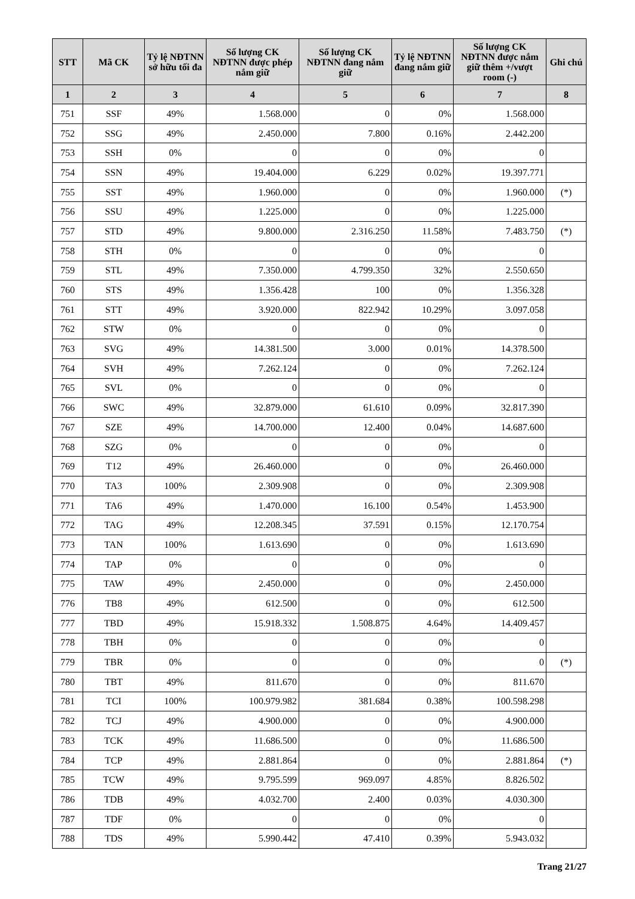| STT | Mã CK | Tỷ lệ NĐTNN sở hữu tối đa | Số lượng CK NĐTNN được phép nắm giữ | Số lượng CK NĐTNN đang nắm giữ | Tỷ lệ NĐTNN đang nắm giữ | Số lượng CK NĐTNN được nắm giữ thêm +/vượt room (-) | Ghi chú |
| --- | --- | --- | --- | --- | --- | --- | --- |
| 1 | 2 | 3 | 4 | 5 | 6 | 7 | 8 |
| 751 | SSF | 49% | 1.568.000 | 0 | 0% | 1.568.000 | |
| 752 | SSG | 49% | 2.450.000 | 7.800 | 0.16% | 2.442.200 | |
| 753 | SSH | 0% | 0 | 0 | 0% | 0 | |
| 754 | SSN | 49% | 19.404.000 | 6.229 | 0.02% | 19.397.771 | |
| 755 | SST | 49% | 1.960.000 | 0 | 0% | 1.960.000 | (*) |
| 756 | SSU | 49% | 1.225.000 | 0 | 0% | 1.225.000 | |
| 757 | STD | 49% | 9.800.000 | 2.316.250 | 11.58% | 7.483.750 | (*) |
| 758 | STH | 0% | 0 | 0 | 0% | 0 | |
| 759 | STL | 49% | 7.350.000 | 4.799.350 | 32% | 2.550.650 | |
| 760 | STS | 49% | 1.356.428 | 100 | 0% | 1.356.328 | |
| 761 | STT | 49% | 3.920.000 | 822.942 | 10.29% | 3.097.058 | |
| 762 | STW | 0% | 0 | 0 | 0% | 0 | |
| 763 | SVG | 49% | 14.381.500 | 3.000 | 0.01% | 14.378.500 | |
| 764 | SVH | 49% | 7.262.124 | 0 | 0% | 7.262.124 | |
| 765 | SVL | 0% | 0 | 0 | 0% | 0 | |
| 766 | SWC | 49% | 32.879.000 | 61.610 | 0.09% | 32.817.390 | |
| 767 | SZE | 49% | 14.700.000 | 12.400 | 0.04% | 14.687.600 | |
| 768 | SZG | 0% | 0 | 0 | 0% | 0 | |
| 769 | T12 | 49% | 26.460.000 | 0 | 0% | 26.460.000 | |
| 770 | TA3 | 100% | 2.309.908 | 0 | 0% | 2.309.908 | |
| 771 | TA6 | 49% | 1.470.000 | 16.100 | 0.54% | 1.453.900 | |
| 772 | TAG | 49% | 12.208.345 | 37.591 | 0.15% | 12.170.754 | |
| 773 | TAN | 100% | 1.613.690 | 0 | 0% | 1.613.690 | |
| 774 | TAP | 0% | 0 | 0 | 0% | 0 | |
| 775 | TAW | 49% | 2.450.000 | 0 | 0% | 2.450.000 | |
| 776 | TB8 | 49% | 612.500 | 0 | 0% | 612.500 | |
| 777 | TBD | 49% | 15.918.332 | 1.508.875 | 4.64% | 14.409.457 | |
| 778 | TBH | 0% | 0 | 0 | 0% | 0 | |
| 779 | TBR | 0% | 0 | 0 | 0% | 0 | (*) |
| 780 | TBT | 49% | 811.670 | 0 | 0% | 811.670 | |
| 781 | TCI | 100% | 100.979.982 | 381.684 | 0.38% | 100.598.298 | |
| 782 | TCJ | 49% | 4.900.000 | 0 | 0% | 4.900.000 | |
| 783 | TCK | 49% | 11.686.500 | 0 | 0% | 11.686.500 | |
| 784 | TCP | 49% | 2.881.864 | 0 | 0% | 2.881.864 | (*) |
| 785 | TCW | 49% | 9.795.599 | 969.097 | 4.85% | 8.826.502 | |
| 786 | TDB | 49% | 4.032.700 | 2.400 | 0.03% | 4.030.300 | |
| 787 | TDF | 0% | 0 | 0 | 0% | 0 | |
| 788 | TDS | 49% | 5.990.442 | 47.410 | 0.39% | 5.943.032 | |
Trang 21/27